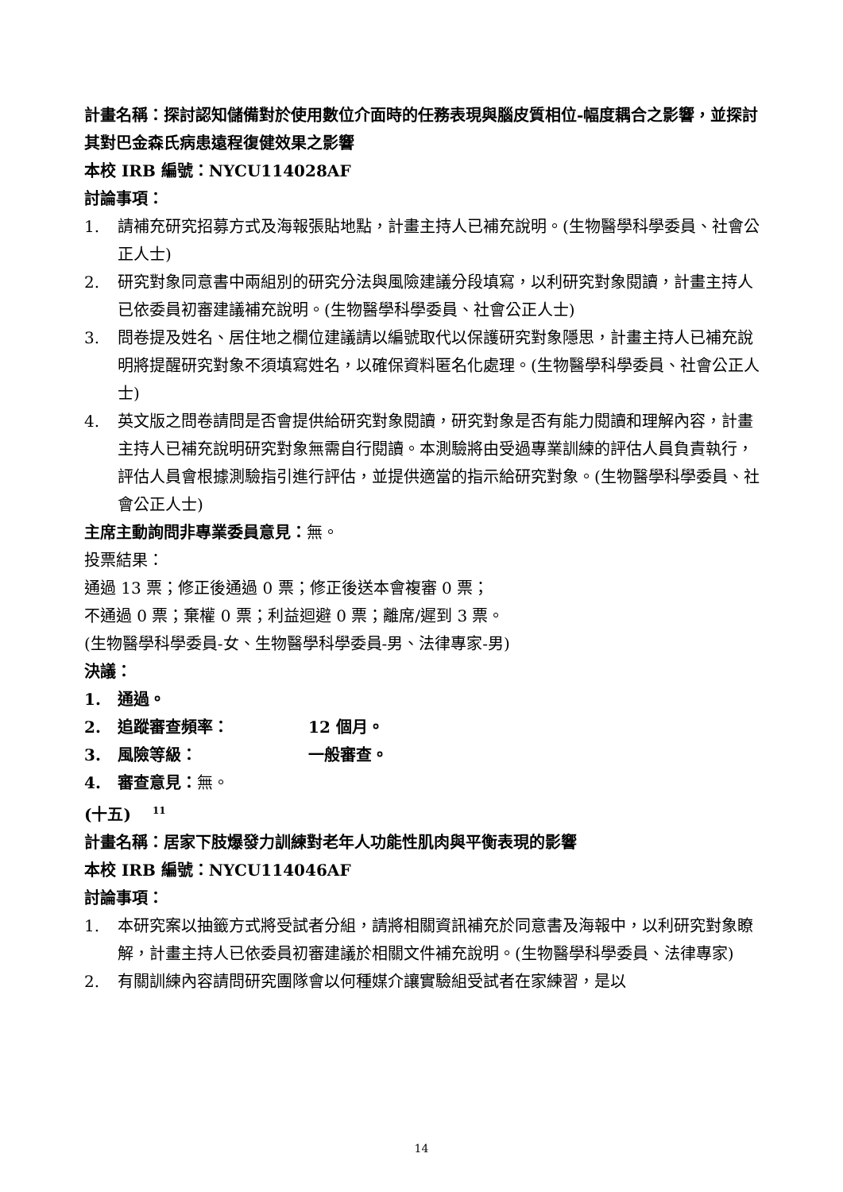計畫名稱：探討認知儲備對於使用數位介面時的任務表現與腦皮質相位-幅度耦合之影響，並探討其對巴金森氏病患遠程復健效果之影響
本校 IRB 編號：NYCU114028AF
討論事項：
1. 請補充研究招募方式及海報張貼地點，計畫主持人已補充說明。(生物醫學科學委員、社會公正人士)
2. 研究對象同意書中兩組別的研究分法與風險建議分段填寫，以利研究對象閱讀，計畫主持人已依委員初審建議補充說明。(生物醫學科學委員、社會公正人士)
3. 問卷提及姓名、居住地之欄位建議請以編號取代以保護研究對象隱思，計畫主持人已補充說明將提醒研究對象不須填寫姓名，以確保資料匿名化處理。(生物醫學科學委員、社會公正人士)
4. 英文版之問卷請問是否會提供給研究對象閱讀，研究對象是否有能力閱讀和理解內容，計畫主持人已補充說明研究對象無需自行閱讀。本測驗將由受過專業訓練的評估人員負責執行，評估人員會根據測驗指引進行評估，並提供適當的指示給研究對象。(生物醫學科學委員、社會公正人士)
主席主動詢問非專業委員意見：無。
投票結果：
通過 13 票；修正後通過 0 票；修正後送本會複審 0 票；
不通過 0 票；棄權 0 票；利益迴避 0 票；離席/遲到 3 票。
(生物醫學科學委員-女、生物醫學科學委員-男、法律專家-男)
決議：
1. 通過。
2. 追蹤審查頻率： 12 個月。
3. 風險等級： 一般審查。
4. 審查意見：無。
(十五) <sup>11</sup>
計畫名稱：居家下肢爆發力訓練對老年人功能性肌肉與平衡表現的影響
本校 IRB 編號：NYCU114046AF
討論事項：
1. 本研究案以抽籤方式將受試者分組，請將相關資訊補充於同意書及海報中，以利研究對象瞭解，計畫主持人已依委員初審建議於相關文件補充說明。(生物醫學科學委員、法律專家)
2. 有關訓練內容請問研究團隊會以何種媒介讓實驗組受試者在家練習，是以
14